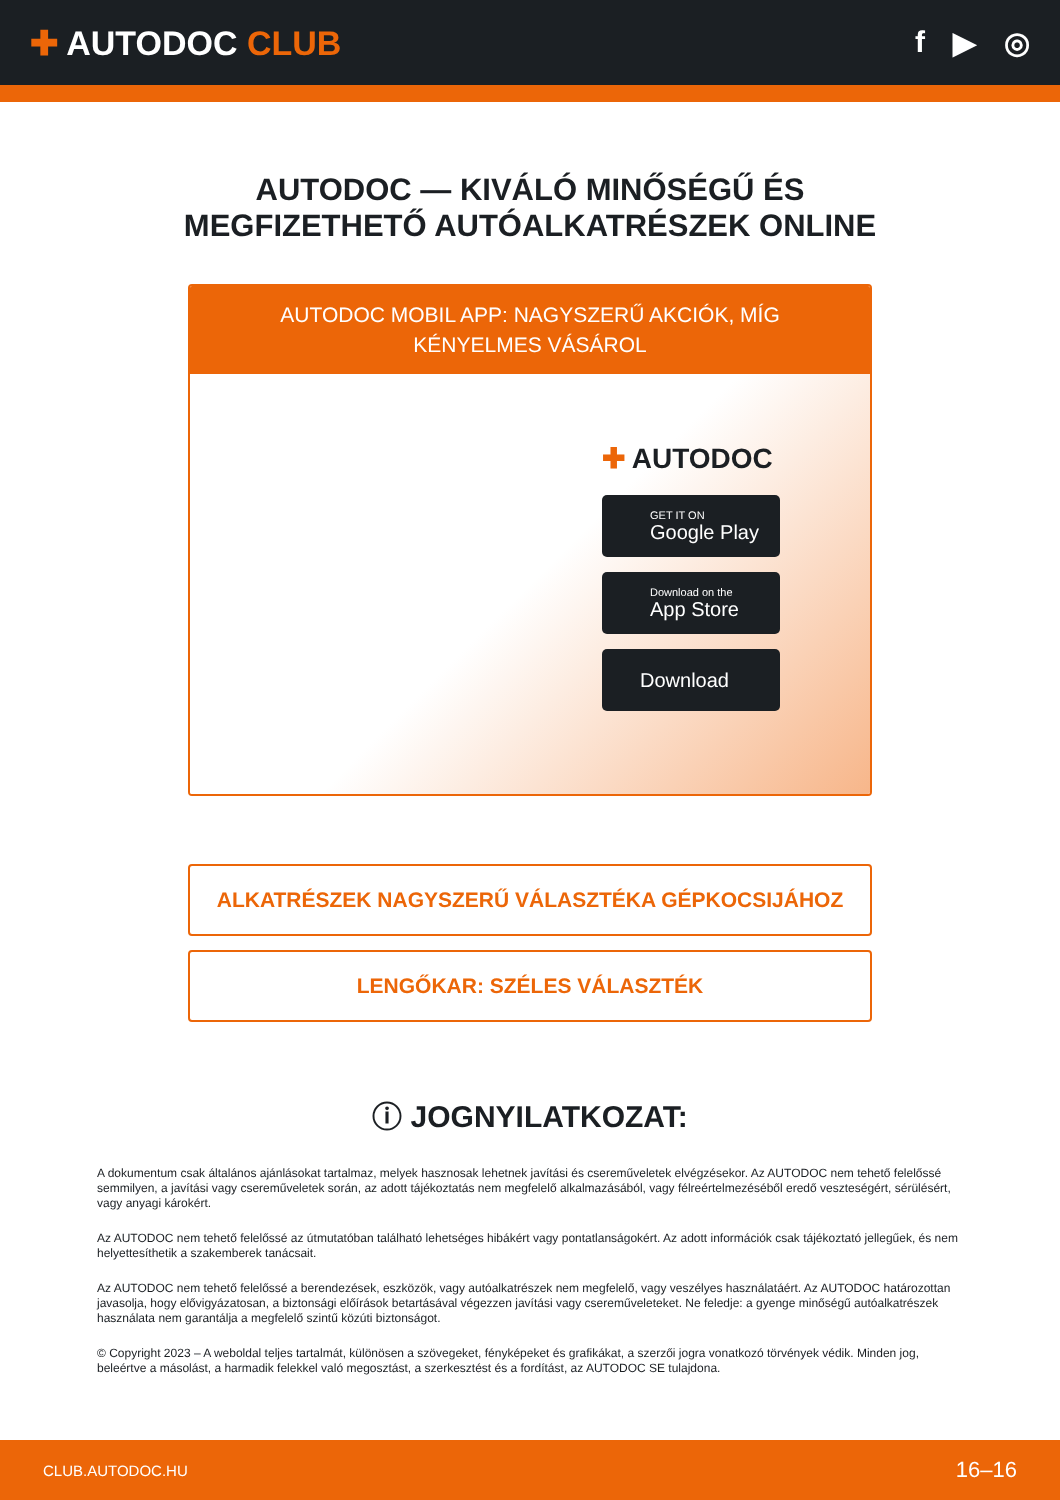✚ AUTODOC CLUB f ▶ ◎
AUTODOC — KIVÁLÓ MINŐSÉGŰ ÉS MEGFIZETHETŐ AUTÓALKATRÉSZEK ONLINE
AUTODOC MOBIL APP: NAGYSZERŰ AKCIÓK, MÍG KÉNYELMES VÁSÁROL
✚ AUTODOC
GET IT ON
Google Play
Download on the
App Store
Download
ALKATRÉSZEK NAGYSZERŰ VÁLASZTÉKA GÉPKOCSIJÁHOZ
LENGŐKAR: SZÉLES VÁLASZTÉK
ⓘ JOGNYILATKOZAT:
A dokumentum csak általános ajánlásokat tartalmaz, melyek hasznosak lehetnek javítási és csereműveletek elvégzésekor. Az AUTODOC nem tehető felelőssé semmilyen, a javítási vagy csereműveletek során, az adott tájékoztatás nem megfelelő alkalmazásából, vagy félreértelmezéséből eredő veszteségért, sérülésért, vagy anyagi károkért.
Az AUTODOC nem tehető felelőssé az útmutatóban található lehetséges hibákért vagy pontatlanságokért. Az adott információk csak tájékoztató jellegűek, és nem helyettesíthetik a szakemberek tanácsait.
Az AUTODOC nem tehető felelőssé a berendezések, eszközök, vagy autóalkatrészek nem megfelelő, vagy veszélyes használatáért. Az AUTODOC határozottan javasolja, hogy elővigyázatosan, a biztonsági előírások betartásával végezzen javítási vagy csereműveleteket. Ne feledje: a gyenge minőségű autóalkatrészek használata nem garantálja a megfelelő szintű közúti biztonságot.
© Copyright 2023 – A weboldal teljes tartalmát, különösen a szövegeket, fényképeket és grafikákat, a szerzői jogra vonatkozó törvények védik. Minden jog, beleértve a másolást, a harmadik felekkel való megosztást, a szerkesztést és a fordítást, az AUTODOC SE tulajdona.
CLUB.AUTODOC.HU 16–16